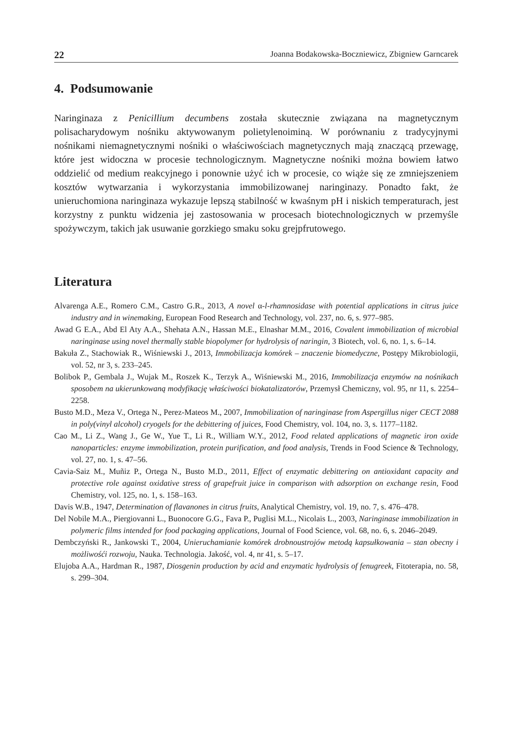22 Joanna Bodakowska-Boczniewicz, Zbigniew Garncarek
4. Podsumowanie
Naringinaza z Penicillium decumbens została skutecznie związana na magnetycznym polisacharydowym nośniku aktywowanym polietylenoiminą. W porównaniu z tradycyjnymi nośnikami niemagnetycznymi nośniki o właściwościach magnetycznych mają znaczącą przewagę, które jest widoczna w procesie technologicznym. Magnetyczne nośniki można bowiem łatwo oddzielić od medium reakcyjnego i ponownie użyć ich w procesie, co wiąże się ze zmniejszeniem kosztów wytwarzania i wykorzystania immobilizowanej naringinazy. Ponadto fakt, że unieruchomiona naringinaza wykazuje lepszą stabilność w kwaśnym pH i niskich temperaturach, jest korzystny z punktu widzenia jej zastosowania w procesach biotechnologicznych w przemyśle spożywczym, takich jak usuwanie gorzkiego smaku soku grejpfrutowego.
Literatura
Alvarenga A.E., Romero C.M., Castro G.R., 2013, A novel α-l-rhamnosidase with potential applications in citrus juice industry and in winemaking, European Food Research and Technology, vol. 237, no. 6, s. 977–985.
Awad G E.A., Abd El Aty A.A., Shehata A.N., Hassan M.E., Elnashar M.M., 2016, Covalent immobilization of microbial naringinase using novel thermally stable biopolymer for hydrolysis of naringin, 3 Biotech, vol. 6, no. 1, s. 6–14.
Bakuła Z., Stachowiak R., Wiśniewski J., 2013, Immobilizacja komórek – znaczenie biomedyczne, Postępy Mikrobiologii, vol. 52, nr 3, s. 233–245.
Bolibok P., Gembala J., Wujak M., Roszek K., Terzyk A., Wiśniewski M., 2016, Immobilizacja enzymów na nośnikach sposobem na ukierunkowaną modyfikację właściwości biokatalizatorów, Przemysł Chemiczny, vol. 95, nr 11, s. 2254–2258.
Busto M.D., Meza V., Ortega N., Perez-Mateos M., 2007, Immobilization of naringinase from Aspergillus niger CECT 2088 in poly(vinyl alcohol) cryogels for the debittering of juices, Food Chemistry, vol. 104, no. 3, s. 1177–1182.
Cao M., Li Z., Wang J., Ge W., Yue T., Li R., William W.Y., 2012, Food related applications of magnetic iron oxide nanoparticles: enzyme immobilization, protein purification, and food analysis, Trends in Food Science & Technology, vol. 27, no. 1, s. 47–56.
Cavia-Saiz M., Muñiz P., Ortega N., Busto M.D., 2011, Effect of enzymatic debittering on antioxidant capacity and protective role against oxidative stress of grapefruit juice in comparison with adsorption on exchange resin, Food Chemistry, vol. 125, no. 1, s. 158–163.
Davis W.B., 1947, Determination of flavanones in citrus fruits, Analytical Chemistry, vol. 19, no. 7, s. 476–478.
Del Nobile M.A., Piergiovanni L., Buonocore G.G., Fava P., Puglisi M.L., Nicolais L., 2003, Naringinase immobilization in polymeric films intended for food packaging applications, Journal of Food Science, vol. 68, no. 6, s. 2046–2049.
Dembczyński R., Jankowski T., 2004, Unieruchamianie komórek drobnoustrojów metodą kapsułkowania – stan obecny i możliwośći rozwoju, Nauka. Technologia. Jakość, vol. 4, nr 41, s. 5–17.
Elujoba A.A., Hardman R., 1987, Diosgenin production by acid and enzymatic hydrolysis of fenugreek, Fitoterapia, no. 58, s. 299–304.